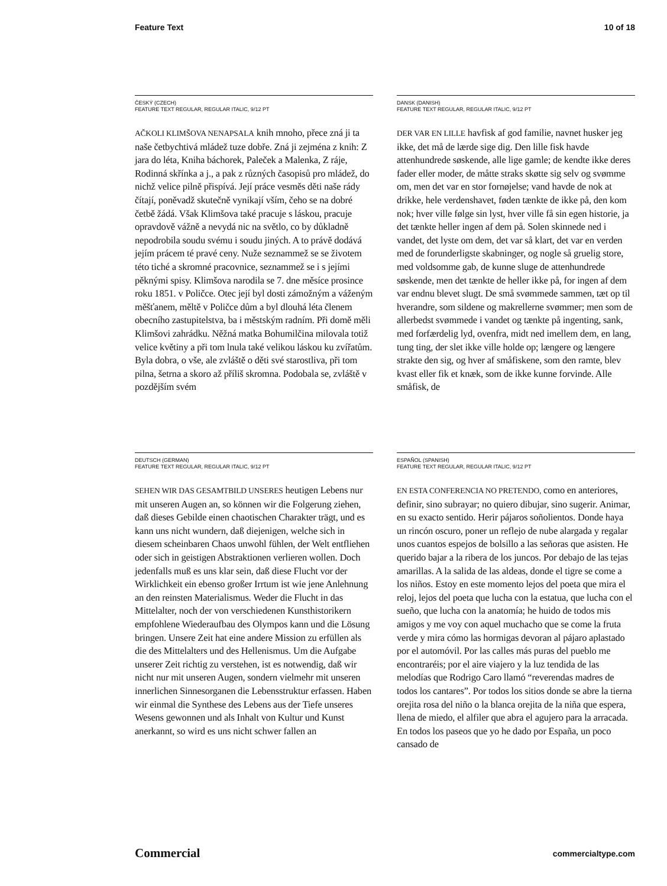Feature Text 10 of 18
ČESKÝ (CZECH)
FEATURE TEXT REGULAR, REGULAR ITALIC, 9/12 PT
AČKOLI KLIMŠOVA NENAPSALA knih mnoho, přece zná ji ta naše četbychtivá mládež tuze dobře. Zná ji zejména z knih: Z jara do léta, Kniha báchorek, Paleček a Malenka, Z ráje, Rodinná skřínka a j., a pak z různých časopisů pro mládež, do nichž velice pilně přispívá. Její práce vesměs děti naše rády čítají, poněvadž skutečně vynikají vším, čeho se na dobré četbě žádá. Však Klimšova také pracuje s láskou, pracuje opravdově vážně a nevydá nic na světlo, co by důkladně nepodrobila soudu svému i soudu jiných. A to právě dodává jejím prácem té pravé ceny. Nuže seznammež se se životem této tiché a skromné pracovnice, seznammež se i s jejími pěknými spisy. Klimšova narodila se 7. dne měsíce prosince roku 1851. v Poličce. Otec její byl dosti zámožným a váženým měšťanem, měltě v Poličce dům a byl dlouhá léta členem obecního zastupitelstva, ba i městským radním. Při domě měli Klimšovi zahrádku. Něžná matka Bohumilčina milovala totiž velice květiny a při tom lnula také velikou láskou ku zvířatům. Byla dobra, o vše, ale zvláště o děti své starostliva, při tom pilna, šetrna a skoro až příliš skromna. Podobala se, zvláště v pozdějším svém
DANSK (DANISH)
FEATURE TEXT REGULAR, REGULAR ITALIC, 9/12 PT
DER VAR EN LILLE havfisk af god familie, navnet husker jeg ikke, det må de lærde sige dig. Den lille fisk havde attenhundrede søskende, alle lige gamle; de kendte ikke deres fader eller moder, de måtte straks skøtte sig selv og svømme om, men det var en stor fornøjelse; vand havde de nok at drikke, hele verdenshavet, føden tænkte de ikke på, den kom nok; hver ville følge sin lyst, hver ville få sin egen historie, ja det tænkte heller ingen af dem på. Solen skinnede ned i vandet, det lyste om dem, det var så klart, det var en verden med de forunderligste skabninger, og nogle så gruelig store, med voldsomme gab, de kunne sluge de attenhundrede søskende, men det tænkte de heller ikke på, for ingen af dem var endnu blevet slugt. De små svømmede sammen, tæt op til hverandre, som sildene og makrellerne svømmer; men som de allerbedst svømmede i vandet og tænkte på ingenting, sank, med forfærdelig lyd, ovenfra, midt ned imellem dem, en lang, tung ting, der slet ikke ville holde op; længere og længere strakte den sig, og hver af småfiskene, som den ramte, blev kvast eller fik et knæk, som de ikke kunne forvinde. Alle småfisk, de
DEUTSCH (GERMAN)
FEATURE TEXT REGULAR, REGULAR ITALIC, 9/12 PT
SEHEN WIR DAS GESAMTBILD UNSERES heutigen Lebens nur mit unseren Augen an, so können wir die Folgerung ziehen, daß dieses Gebilde einen chaotischen Charakter trägt, und es kann uns nicht wundern, daß diejenigen, welche sich in diesem scheinbaren Chaos unwohl fühlen, der Welt entfliehen oder sich in geistigen Abstraktionen verlieren wollen. Doch jedenfalls muß es uns klar sein, daß diese Flucht vor der Wirklichkeit ein ebenso großer Irrtum ist wie jene Anlehnung an den reinsten Materialismus. Weder die Flucht in das Mittelalter, noch der von verschiedenen Kunsthistorikern empfohlene Wiederaufbau des Olympos kann und die Lösung bringen. Unsere Zeit hat eine andere Mission zu erfüllen als die des Mittelalters und des Hellenismus. Um die Aufgabe unserer Zeit richtig zu verstehen, ist es notwendig, daß wir nicht nur mit unseren Augen, sondern vielmehr mit unseren innerlichen Sinnesorganen die Lebensstruktur erfassen. Haben wir einmal die Synthese des Lebens aus der Tiefe unseres Wesens gewonnen und als Inhalt von Kultur und Kunst anerkannt, so wird es uns nicht schwer fallen an
ESPAÑOL (SPANISH)
FEATURE TEXT REGULAR, REGULAR ITALIC, 9/12 PT
EN ESTA CONFERENCIA NO PRETENDO, como en anteriores, definir, sino subrayar; no quiero dibujar, sino sugerir. Animar, en su exacto sentido. Herir pájaros soñolientos. Donde haya un rincón oscuro, poner un reflejo de nube alargada y regalar unos cuantos espejos de bolsillo a las señoras que asisten. He querido bajar a la ribera de los juncos. Por debajo de las tejas amarillas. A la salida de las aldeas, donde el tigre se come a los niños. Estoy en este momento lejos del poeta que mira el reloj, lejos del poeta que lucha con la estatua, que lucha con el sueño, que lucha con la anatomía; he huido de todos mis amigos y me voy con aquel muchacho que se come la fruta verde y mira cómo las hormigas devoran al pájaro aplastado por el automóvil. Por las calles más puras del pueblo me encontraréis; por el aire viajero y la luz tendida de las melodías que Rodrigo Caro llamó “reverendas madres de todos los cantares”. Por todos los sitios donde se abre la tierna orejita rosa del niño o la blanca orejita de la niña que espera, llena de miedo, el alfiler que abra el agujero para la arracada. En todos los paseos que yo he dado por España, un poco cansado de
Commercial commercialtype.com